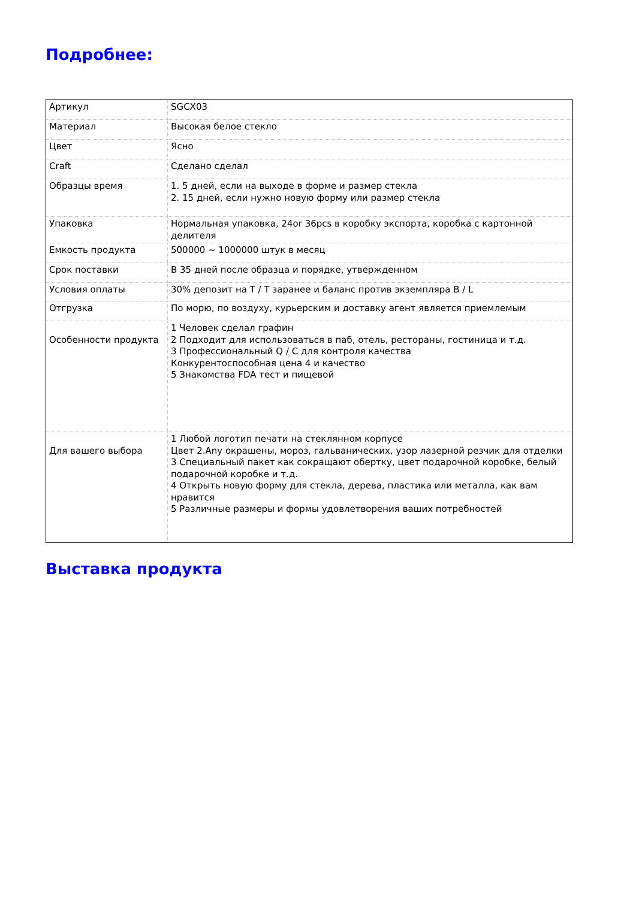Подробнее:
| Артикул | SGCX03 |
| Материал | Высокая белое стекло |
| Цвет | Ясно |
| Craft | Сделано сделал |
| Образцы время | 1. 5 дней, если на выходе в форме и размер стекла 2. 15 дней, если нужно новую форму или размер стекла |
| Упаковка | Нормальная упаковка, 24or 36pcs в коробку экспорта, коробка с картонной делителя |
| Емкость продукта | 500000 ~ 1000000 штук в месяц |
| Срок поставки | В 35 дней после образца и порядке, утвержденном |
| Условия оплаты | 30% депозит на T / T заранее и баланс против экземпляра B / L |
| Отгрузка | По морю, по воздуху, курьерским и доставку агент является приемлемым |
| Особенности продукта | 1 Человек сделал графин 2 Подходит для использоваться в паб, отель, рестораны, гостиница и т.д. 3 Профессиональный Q / C для контроля качества Конкурентоспособная цена 4 и качество 5 Знакомства FDA тест и пищевой |
| Для вашего выбора | 1 Любой логотип печати на стеклянном корпусе Цвет 2.Any окрашены, мороз, гальванических, узор лазерной резчик для отделки 3 Специальный пакет как сокращают обертку, цвет подарочной коробке, белый подарочной коробке и т.д. 4 Открыть новую форму для стекла, дерева, пластика или металла, как вам нравится 5 Различные размеры и формы удовлетворения ваших потребностей |
Выставка продукта